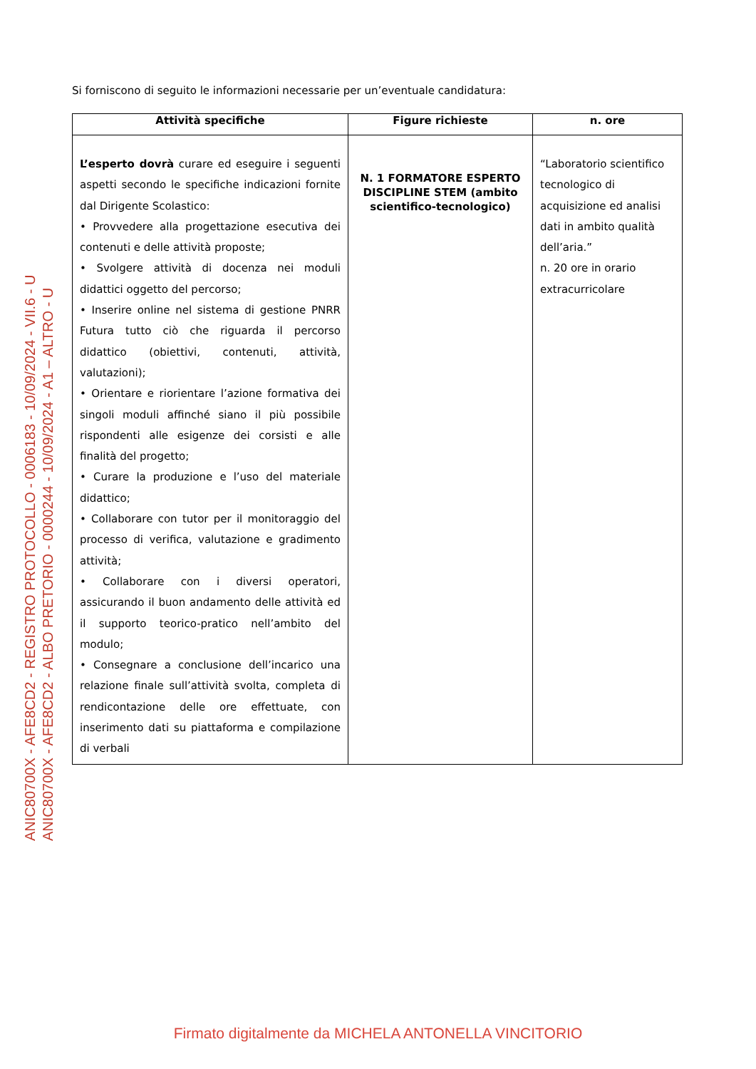ANIC80700X - AFE8CD2 - REGISTRO PROTOCOLLO - 0006183 - 10/09/2024 - VII.6 - U
ANIC80700X - AFE8CD2 - ALBO PRETORIO - 0000244 - 10/09/2024 - A1 – ALTRO - U
Si forniscono di seguito le informazioni necessarie per un’eventuale candidatura:
| Attività specifiche | Figure richieste | n. ore |
| --- | --- | --- |
| L’esperto dovrà curare ed eseguire i seguenti aspetti secondo le specifiche indicazioni fornite dal Dirigente Scolastico: • Provvedere alla progettazione esecutiva dei contenuti e delle attività proposte; • Svolgere attività di docenza nei moduli didattici oggetto del percorso; • Inserire online nel sistema di gestione PNRR Futura tutto ciò che riguarda il percorso didattico (obiettivi, contenuti, attività, valutazioni); • Orientare e riorientare l’azione formativa dei singoli moduli affinché siano il più possibile rispondenti alle esigenze dei corsisti e alle finalità del progetto; • Curare la produzione e l’uso del materiale didattico; • Collaborare con tutor per il monitoraggio del processo di verifica, valutazione e gradimento attività; • Collaborare con i diversi operatori, assicurando il buon andamento delle attività ed il supporto teorico-pratico nell’ambito del modulo; • Consegnare a conclusione dell’incarico una relazione finale sull’attività svolta, completa di rendicontazione delle ore effettuate, con inserimento dati su piattaforma e compilazione di verbali | N. 1 FORMATORE ESPERTO DISCIPLINE STEM (ambito scientifico-tecnologico) | “Laboratorio scientifico tecnologico di acquisizione ed analisi dati in ambito qualità dell’aria.” n. 20 ore in orario extracurricolare |
Firmato digitalmente da MICHELA ANTONELLA VINCITORIO